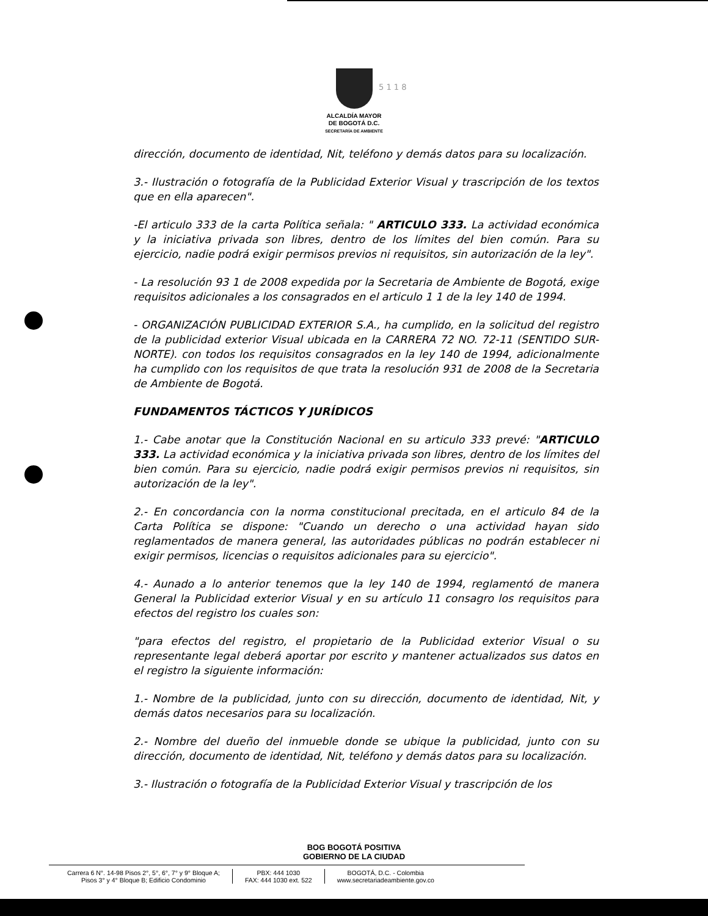ALCALDÍA MAYOR
DE BOGOTÁ D.C.
SECRETARÍA DE AMBIENTE
5 1 1 8
dirección, documento de identidad, Nit, teléfono y demás datos para su localización.
3.- Ilustración o fotografía de la Publicidad Exterior Visual y trascripción de los textos que en ella aparecen".
-El articulo 333 de la carta Política señala: " ARTICULO 333. La actividad económica y la iniciativa privada son libres, dentro de los límites del bien común. Para su ejercicio, nadie podrá exigir permisos previos ni requisitos, sin autorización de la ley".
- La resolución 93 1 de 2008 expedida por la Secretaria de Ambiente de Bogotá, exige requisitos adicionales a los consagrados en el articulo 1 1 de la ley 140 de 1994.
- ORGANIZACIÓN PUBLICIDAD EXTERIOR S.A., ha cumplido, en la solicitud del registro de la publicidad exterior Visual ubicada en la CARRERA 72 NO. 72-11 (SENTIDO SUR-NORTE). con todos los requisitos consagrados en la ley 140 de 1994, adicionalmente ha cumplido con los requisitos de que trata la resolución 931 de 2008 de la Secretaria de Ambiente de Bogotá.
FUNDAMENTOS TÁCTICOS Y JURÍDICOS
1.- Cabe anotar que la Constitución Nacional en su articulo 333 prevé: "ARTICULO 333. La actividad económica y la iniciativa privada son libres, dentro de los límites del bien común. Para su ejercicio, nadie podrá exigir permisos previos ni requisitos, sin autorización de la ley".
2.- En concordancia con la norma constitucional precitada, en el articulo 84 de la Carta Política se dispone: "Cuando un derecho o una actividad hayan sido reglamentados de manera general, las autoridades públicas no podrán establecer ni exigir permisos, licencias o requisitos adicionales para su ejercicio".
4.- Aunado a lo anterior tenemos que la ley 140 de 1994, reglamentó de manera General la Publicidad exterior Visual y en su artículo 11 consagro los requisitos para efectos del registro los cuales son:
"para efectos del registro, el propietario de la Publicidad exterior Visual o su representante legal deberá aportar por escrito y mantener actualizados sus datos en el registro la siguiente información:
1.- Nombre de la publicidad, junto con su dirección, documento de identidad, Nit, y demás datos necesarios para su localización.
2.- Nombre del dueño del inmueble donde se ubique la publicidad, junto con su dirección, documento de identidad, Nit, teléfono y demás datos para su localización.
3.- Ilustración o fotografía de la Publicidad Exterior Visual y trascripción de los
BOG BOGOTÁ POSITIVA
GOBIERNO DE LA CIUDAD
Carrera 6 N°. 14-98 Pisos 2°, 5°, 6°, 7° y 9° Bloque A;
Pisos 3° y 4° Bloque B; Edificio Condominio
PBX: 444 1030
FAX: 444 1030 ext. 522
BOGOTÁ, D.C. - Colombia
www.secretariadeambiente.gov.co